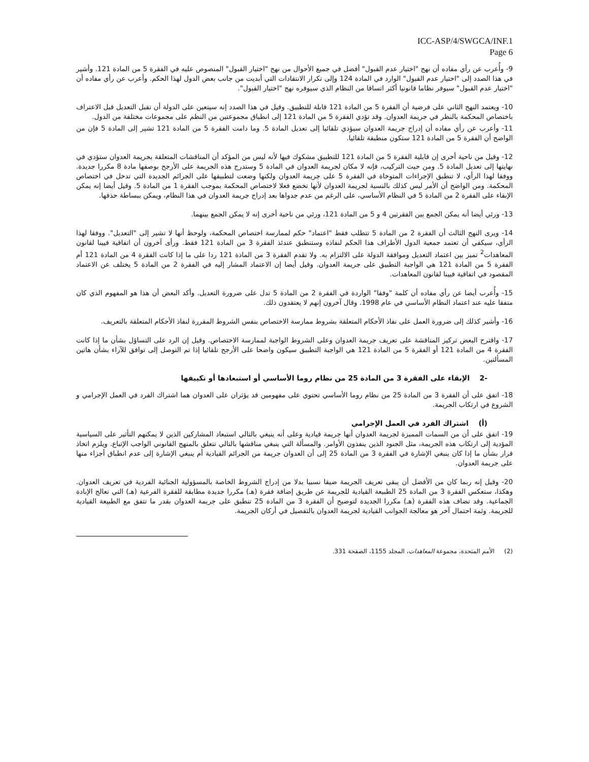ICC-ASP/4/SWGCA/INF.1
Page 6
9- وأُعرب عن رأي مفاده أن نهج "اختيار عدم القبول" أفضل في جميع الأحوال من نهج "اختيار القبول" المنصوص عليه في الفقرة 5 من المادة 121. وأشير في هذا الصدد إلى "اختيار عدم القبول" الوارد في المادة 124 وإلى تكرار الانتقادات التي أبديت من جانب بعض الدول لهذا الحكم. وأعرب عن رأي مفاده أن "اختيار عدم القبول" سيوفر نظاما قانونيا أكثر اتساقا من النظام الذي سيوفره نهج "اختيار القبول".
10- ويعتمد النهج الثاني على فرضية أن الفقرة 5 من المادة 121 قابلة للتطبيق. وقيل في هذا الصدد إنه سيتعين على الدولة أن تقبل التعديل قبل الاعتراف باختصاص المحكمة بالنظر في جريمة العدوان. وقد تؤدي الفقرة 5 من المادة 121 إلى انطباق مجموعتين من النظم على مجموعات مختلفة من الدول.
11- وأعرب عن رأي مفاده أن إدراج جريمة العدوان سيؤدي تلقائيا إلى تعديل المادة 5. وما دامت الفقرة 5 من المادة 121 تشير إلى المادة 5 فإن من الواضح أن الفقرة 5 من المادة 121 ستكون منطبقة تلقائيا.
12- وقيل من ناحية أخرى إن قابلية الفقرة 5 من المادة 121 للتطبيق مشكوك فيها لأنه ليس من المؤكد أن المناقشات المتعلقة بجريمة العدوان ستؤدي في نهايتها إلى تعديل المادة 5. ومن حيث التركيب، فإنه لا مكان لجريمة العدوان في المادة 5 وستدرج هذه الجريمة على الأرجح بوصفها مادة 8 مكررا جديدة. ووفقا لهذا الرأي، لا تنطبق الإجراءات المتوخاة في الفقرة 5 على جريمة العدوان ولكنها وضعت لتطبيقها على الجرائم الجديدة التي تدخل في اختصاص المحكمة. ومن الواضح أن الأمر ليس كذلك بالنسبة لجريمة العدوان لأنها تخضع فعلا لاختصاص المحكمة بموجب الفقرة 1 من المادة 5. وقيل أيضا إنه يمكن الإبقاء على الفقرة 2 من المادة 5 في النظام الأساسي، على الرغم من عدم جدواها بعد إدراج جريمة العدوان في هذا النظام، ويمكن ببساطة حذفها.
13- ورئي أيضا أنه يمكن الجمع بين الفقرتين 4 و 5 من المادة 121، ورئي من ناحية أخرى إنه لا يمكن الجمع بينهما.
14- ويرى النهج الثالث أن الفقرة 2 من المادة 5 تتطلب فقط "اعتماد" حكم لممارسة اختصاص المحكمة، ولوحظ أنها لا تشير إلى "التعديل". ووفقا لهذا الرأي، سيكفي أن تعتمد جمعية الدول الأطراف هذا الحكم لنفاذه وستنطبق عندئذ الفقرة 3 من المادة 121 فقط. ورأى آخرون أن اتفاقية فيينا لقانون المعاهدات<sup>2</sup> تميز بين اعتماد التعديل وموافقة الدولة على الالتزام به. ولا تقدم الفقرة 3 من المادة 121 ردا على ما إذا كانت الفقرة 4 من المادة 121 أم الفقرة 5 من المادة 121 هي الواجبة التطبيق على جريمة العدوان. وقيل أيضا إن الاعتماد المشار إليه في الفقرة 2 من المادة 5 يختلف عن الاعتماد المقصود في اتفاقية فيينا لقانون المعاهدات.
15- وأُعرب أيضا عن رأي مفاده أن كلمة "وفقا" الواردة في الفقرة 2 من المادة 5 تدل على ضرورة التعديل. وأكد البعض أن هذا هو المفهوم الذي كان متفقا عليه عند اعتماد النظام الأساسي في عام 1998. وقال آخرون إنهم لا يعتقدون ذلك.
16- وأشير كذلك إلى ضرورة العمل على نفاذ الأحكام المتعلقة بشروط ممارسة الاختصاص بنفس الشروط المقررة لنفاذ الأحكام المتعلقة بالتعريف.
17- واقترح البعض تركيز المناقشة على تعريف جريمة العدوان وعلى الشروط الواجبة لممارسة الاختصاص. وقيل إن الرد على التساؤل بشأن ما إذا كانت الفقرة 4 من المادة 121 أو الفقرة 5 من المادة 121 هي الواجبة التطبيق سيكون واضحا على الأرجح تلقائيا إذا تم التوصل إلى توافق للآراء بشأن هاتين المسألتين.
-2 الإبقاء على الفقرة 3 من المادة 25 من نظام روما الأساسي أو استبعادها أو تكييفها
18- اتفق على أن الفقرة 3 من المادة 25 من نظام روما الأساسي تحتوي على مفهومين قد يؤثران على العدوان هما اشتراك الفرد في العمل الإجرامي و الشروع في ارتكاب الجريمة.
(أ) اشتراك الفرد في العمل الإجرامي
19- اتفق على أن من السمات المميزة لجريمة العدوان أنها جريمة قيادية وعلى أنه ينبغي بالتالي استبعاد المشاركين الذين لا يمكنهم التأثير على السياسية المؤدية إلى ارتكاب هذه الجريمة، مثل الجنود الذين ينفذون الأوامر. والمسألة التي ينبغي مناقشها بالتالي تتعلق بالمنهج القانوني الواجب الإتباع. ويلزم اتخاذ قرار بشأن ما إذا كان ينبغي الإشارة في الفقرة 3 من المادة 25 إلى أن العدوان جريمة من الجرائم القيادية أم ينبغي الإشارة إلى عدم انطباق أجزاء منها على جريمة العدوان.
20- وقيل إنه ربما كان من الأفضل أن يبقى تعريف الجريمة ضيقا نسبيا بدلا من إدراج الشروط الخاصة بالمسؤولية الجنائية الفردية في تعريف العدوان. وهكذا، ستعكس الفقرة 3 من المادة 25 الطبيعة القيادية للجريمة عن طريق إضافة فقرة (هـ) مكررا جديدة مطابقة للفقرة الفرعية (هـ) التي تعالج الإبادة الجماعية. وقد تضاف هذه الفقرة (هـ) مكررا الجديدة لتوضيح أن الفقرة 3 من المادة 25 تنطبق على جريمة العدوان بقدر ما تتفق مع الطبيعة القيادية للجريمة. وثمة احتمال آخر هو معالجة الجوانب القيادية لجريمة العدوان بالتفصيل في أركان الجريمة.
(2) الأمم المتحدة، مجموعة المعاهدات، المجلد 1155، الصفحة 331.